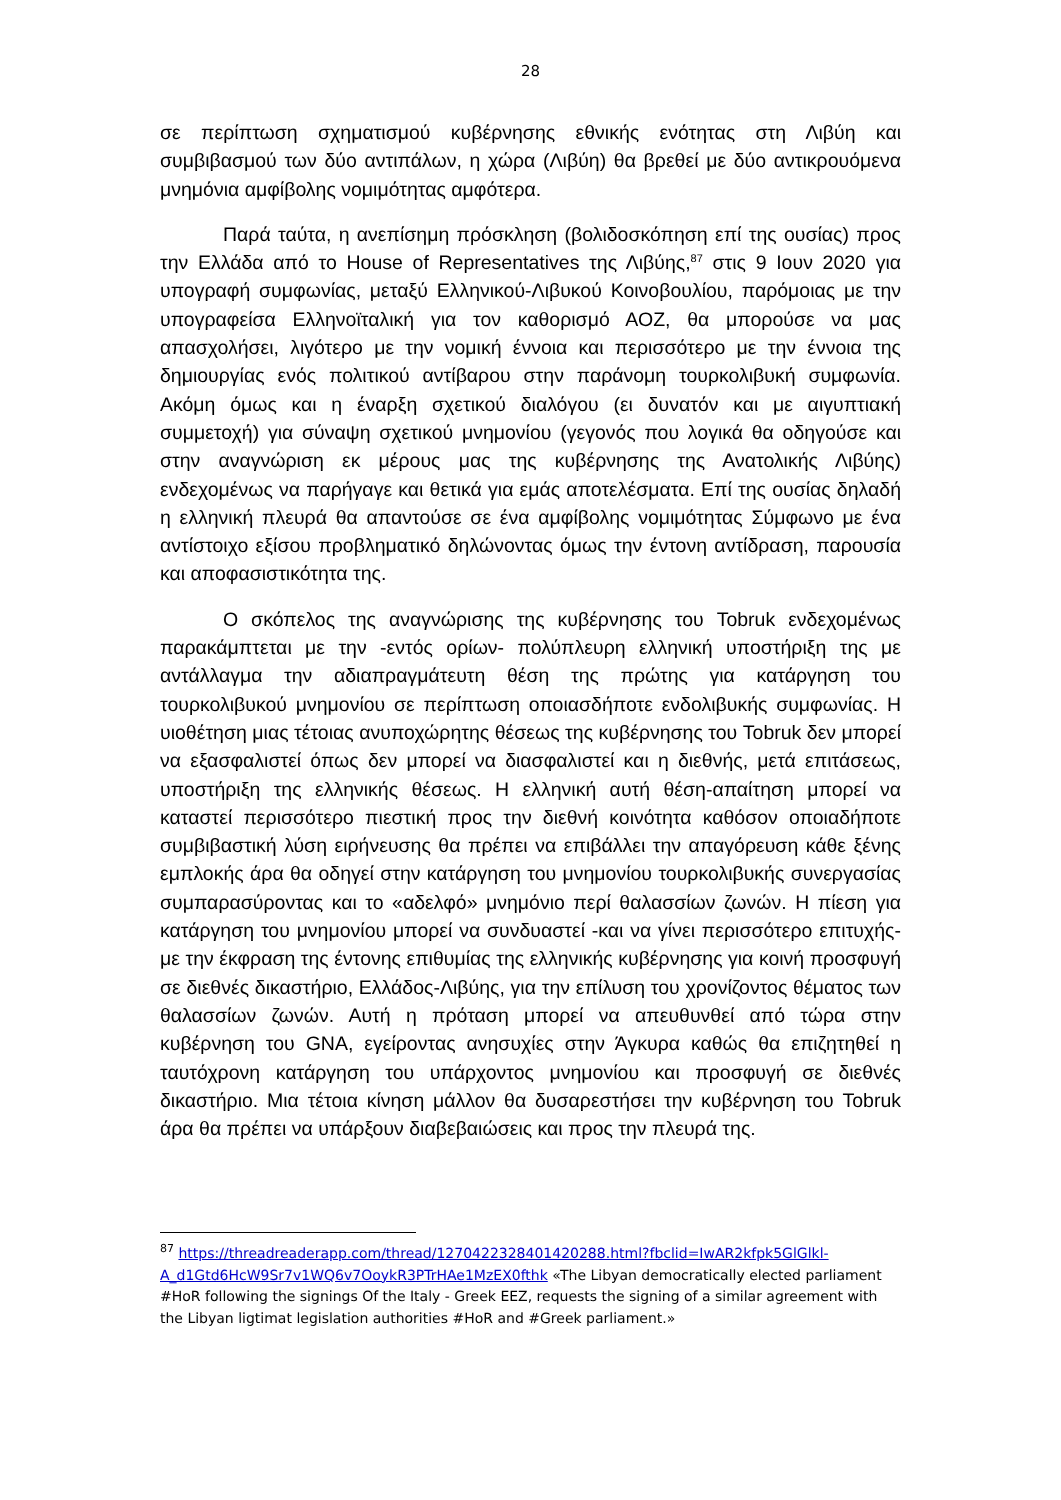28
σε περίπτωση σχηματισμού κυβέρνησης εθνικής ενότητας στη Λιβύη και συμβιβασμού των δύο αντιπάλων, η χώρα (Λιβύη) θα βρεθεί με δύο αντικρουόμενα μνημόνια αμφίβολης νομιμότητας αμφότερα.
Παρά ταύτα, η ανεπίσημη πρόσκληση (βολιδοσκόπηση επί της ουσίας) προς την Ελλάδα από το House of Representatives της Λιβύης,<sup>87</sup> στις 9 Ιουν 2020 για υπογραφή συμφωνίας, μεταξύ Ελληνικού-Λιβυκού Κοινοβουλίου, παρόμοιας με την υπογραφείσα Ελληνοϊταλική για τον καθορισμό ΑΟΖ, θα μπορούσε να μας απασχολήσει, λιγότερο με την νομική έννοια και περισσότερο με την έννοια της δημιουργίας ενός πολιτικού αντίβαρου στην παράνομη τουρκολιβυκή συμφωνία. Ακόμη όμως και η έναρξη σχετικού διαλόγου (ει δυνατόν και με αιγυπτιακή συμμετοχή) για σύναψη σχετικού μνημονίου (γεγονός που λογικά θα οδηγούσε και στην αναγνώριση εκ μέρους μας της κυβέρνησης της Ανατολικής Λιβύης) ενδεχομένως να παρήγαγε και θετικά για εμάς αποτελέσματα. Επί της ουσίας δηλαδή η ελληνική πλευρά θα απαντούσε σε ένα αμφίβολης νομιμότητας Σύμφωνο με ένα αντίστοιχο εξίσου προβληματικό δηλώνοντας όμως την έντονη αντίδραση, παρουσία και αποφασιστικότητα της.
Ο σκόπελος της αναγνώρισης της κυβέρνησης του Tobruk ενδεχομένως παρακάμπτεται με την -εντός ορίων- πολύπλευρη ελληνική υποστήριξη της με αντάλλαγμα την αδιαπραγμάτευτη θέση της πρώτης για κατάργηση του τουρκολιβυκού μνημονίου σε περίπτωση οποιασδήποτε ενδολιβυκής συμφωνίας. Η υιοθέτηση μιας τέτοιας ανυποχώρητης θέσεως της κυβέρνησης του Tobruk δεν μπορεί να εξασφαλιστεί όπως δεν μπορεί να διασφαλιστεί και η διεθνής, μετά επιτάσεως, υποστήριξη της ελληνικής θέσεως. Η ελληνική αυτή θέση-απαίτηση μπορεί να καταστεί περισσότερο πιεστική προς την διεθνή κοινότητα καθόσον οποιαδήποτε συμβιβαστική λύση ειρήνευσης θα πρέπει να επιβάλλει την απαγόρευση κάθε ξένης εμπλοκής άρα θα οδηγεί στην κατάργηση του μνημονίου τουρκολιβυκής συνεργασίας συμπαρασύροντας και το «αδελφό» μνημόνιο περί θαλασσίων ζωνών. Η πίεση για κατάργηση του μνημονίου μπορεί να συνδυαστεί -και να γίνει περισσότερο επιτυχής- με την έκφραση της έντονης επιθυμίας της ελληνικής κυβέρνησης για κοινή προσφυγή σε διεθνές δικαστήριο, Ελλάδος-Λιβύης, για την επίλυση του χρονίζοντος θέματος των θαλασσίων ζωνών. Αυτή η πρόταση μπορεί να απευθυνθεί από τώρα στην κυβέρνηση του GNA, εγείροντας ανησυχίες στην Άγκυρα καθώς θα επιζητηθεί η ταυτόχρονη κατάργηση του υπάρχοντος μνημονίου και προσφυγή σε διεθνές δικαστήριο. Μια τέτοια κίνηση μάλλον θα δυσαρεστήσει την κυβέρνηση του Tobruk άρα θα πρέπει να υπάρξουν διαβεβαιώσεις και προς την πλευρά της.
<sup>87</sup> https://threadreaderapp.com/thread/1270422328401420288.html?fbclid=IwAR2kfpk5GlGlkl-A_d1Gtd6HcW9Sr7v1WQ6v7OoykR3PTrHAe1MzEX0fthk «The Libyan democratically elected parliament #HoR following the signings Of the Italy - Greek EEZ, requests the signing of a similar agreement with the Libyan ligtimat legislation authorities #HoR and #Greek parliament.»